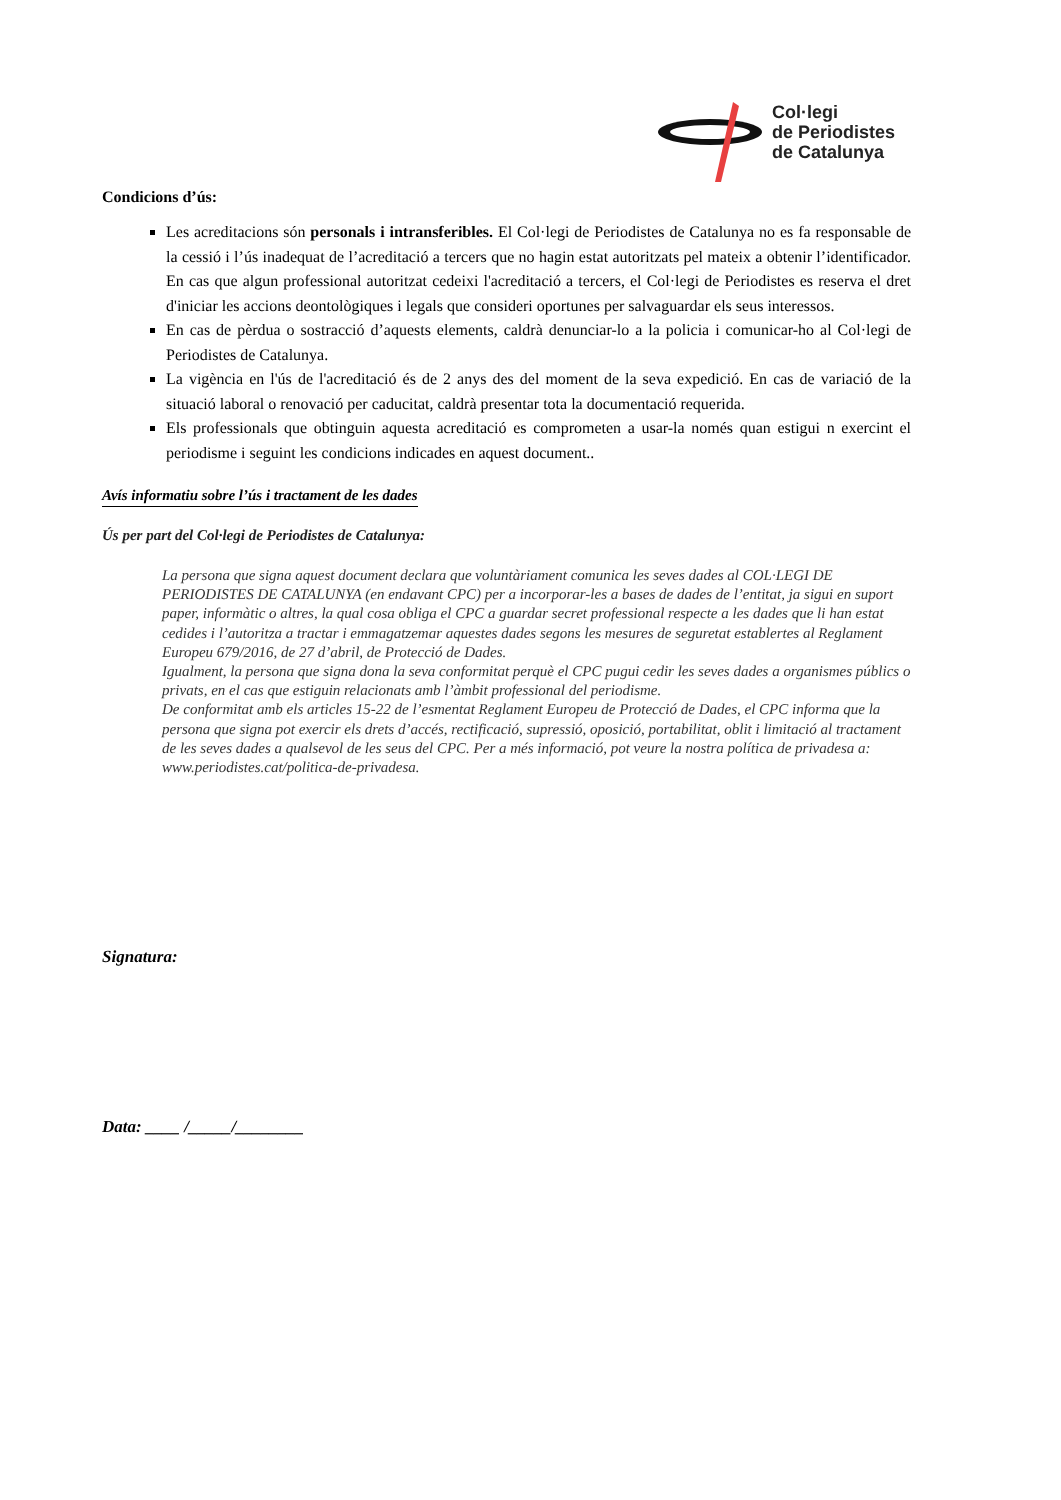Col·legi
de Periodistes
de Catalunya
Condicions d’ús:
Les acreditacions són personals i intransferibles. El Col·legi de Periodistes de Catalunya no es fa responsable de la cessió i l’ús inadequat de l’acreditació a tercers que no hagin estat autoritzats pel mateix a obtenir l’identificador. En cas que algun professional autoritzat cedeixi l'acreditació a tercers, el Col·legi de Periodistes es reserva el dret d'iniciar les accions deontològiques i legals que consideri oportunes per salvaguardar els seus interessos.
En cas de pèrdua o sostracció d’aquests elements, caldrà denunciar-lo a la policia i comunicar-ho al Col·legi de Periodistes de Catalunya.
La vigència en l'ús de l'acreditació és de 2 anys des del moment de la seva expedició. En cas de variació de la situació laboral o renovació per caducitat, caldrà presentar tota la documentació requerida.
Els professionals que obtinguin aquesta acreditació es comprometen a usar-la només quan estigui n exercint el periodisme i seguint les condicions indicades en aquest document..
Avís informatiu sobre l’ús i tractament de les dades
Ús per part del Col·legi de Periodistes de Catalunya:
La persona que signa aquest document declara que voluntàriament comunica les seves dades al COL·LEGI DE PERIODISTES DE CATALUNYA (en endavant CPC) per a incorporar-les a bases de dades de l’entitat, ja sigui en suport paper, informàtic o altres, la qual cosa obliga el CPC a guardar secret professional respecte a les dades que li han estat cedides i l’autoritza a tractar i emmagatzemar aquestes dades segons les mesures de seguretat establertes al Reglament Europeu 679/2016, de 27 d’abril, de Protecció de Dades.
Igualment, la persona que signa dona la seva conformitat perquè el CPC pugui cedir les seves dades a organismes públics o privats, en el cas que estiguin relacionats amb l’àmbit professional del periodisme.
De conformitat amb els articles 15-22 de l’esmentat Reglament Europeu de Protecció de Dades, el CPC informa que la persona que signa pot exercir els drets d’accés, rectificació, supressió, oposició, portabilitat, oblit i limitació al tractament de les seves dades a qualsevol de les seus del CPC. Per a més informació, pot veure la nostra política de privadesa a: www.periodistes.cat/politica-de-privadesa.
Signatura:
Data: ____ /_____/________